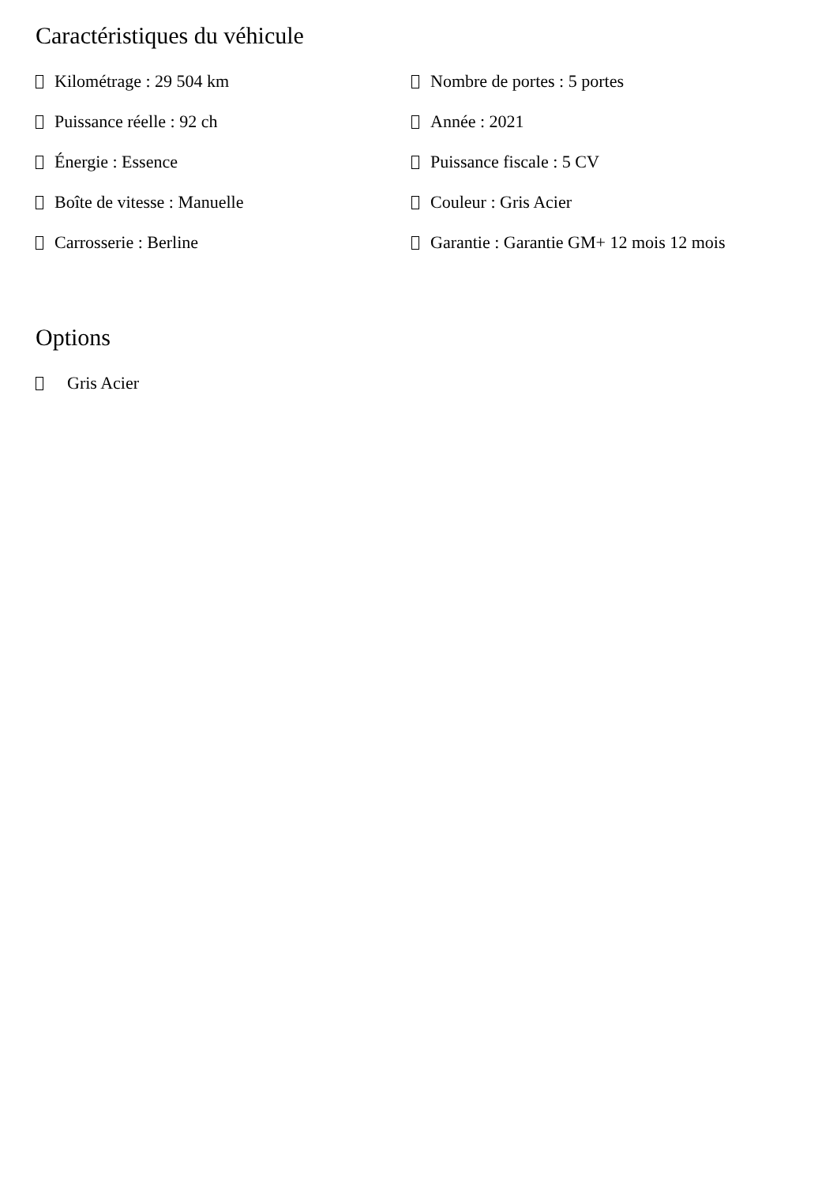Caractéristiques du véhicule
Kilométrage : 29 504 km
Nombre de portes : 5 portes
Puissance réelle : 92 ch
Année : 2021
Énergie : Essence
Puissance fiscale : 5 CV
Boîte de vitesse : Manuelle
Couleur : Gris Acier
Carrosserie : Berline
Garantie : Garantie GM+ 12 mois 12 mois
Options
Gris Acier